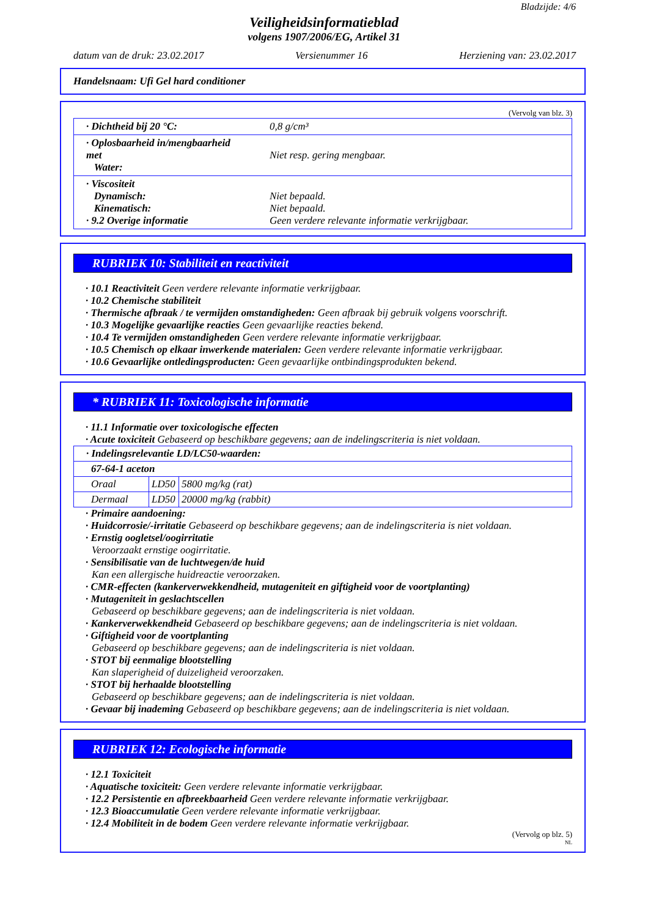Bladzijde: 4/6
Veiligheidsinformatieblad
volgens 1907/2006/EG, Artikel 31
datum van de druk: 23.02.2017 Versienummer 16 Herziening van: 23.02.2017
Handelsnaam: Ufi Gel hard conditioner
(Vervolg van blz. 3)
| · Dichtheid bij 20 °C: | 0,8 g/cm³ |
| · Oplosbaarheid in/mengbaarheid met Water: | Niet resp. gering mengbaar. |
| · Viscositeit Dynamisch: Kinematisch: · 9.2 Overige informatie | Niet bepaald. Niet bepaald. Geen verdere relevante informatie verkrijgbaar. |
RUBRIEK 10: Stabiliteit en reactiviteit
· 10.1 Reactiviteit Geen verdere relevante informatie verkrijgbaar.
· 10.2 Chemische stabiliteit
· Thermische afbraak / te vermijden omstandigheden: Geen afbraak bij gebruik volgens voorschrift.
· 10.3 Mogelijke gevaarlijke reacties Geen gevaarlijke reacties bekend.
· 10.4 Te vermijden omstandigheden Geen verdere relevante informatie verkrijgbaar.
· 10.5 Chemisch op elkaar inwerkende materialen: Geen verdere relevante informatie verkrijgbaar.
· 10.6 Gevaarlijke ontledingsproducten: Geen gevaarlijke ontbindingsprodukten bekend.
* RUBRIEK 11: Toxicologische informatie
· 11.1 Informatie over toxicologische effecten
· Acute toxiciteit Gebaseerd op beschikbare gegevens; aan de indelingscriteria is niet voldaan.
| · Indelingsrelevantie LD/LC50-waarden: | | |
| 67-64-1 aceton | | |
| Oraal | LD50 | 5800 mg/kg (rat) |
| Dermaal | LD50 | 20000 mg/kg (rabbit) |
· Primaire aandoening:
· Huidcorrosie/-irritatie Gebaseerd op beschikbare gegevens; aan de indelingscriteria is niet voldaan.
· Ernstig oogletsel/oogirritatie
Veroorzaakt ernstige oogirritatie.
· Sensibilisatie van de luchtwegen/de huid
Kan een allergische huidreactie veroorzaken.
· CMR-effecten (kankerverwekkendheid, mutageniteit en giftigheid voor de voortplanting)
· Mutageniteit in geslachtscellen
Gebaseerd op beschikbare gegevens; aan de indelingscriteria is niet voldaan.
· Kankerverwekkendheid Gebaseerd op beschikbare gegevens; aan de indelingscriteria is niet voldaan.
· Giftigheid voor de voortplanting
Gebaseerd op beschikbare gegevens; aan de indelingscriteria is niet voldaan.
· STOT bij eenmalige blootstelling
Kan slaperigheid of duizeligheid veroorzaken.
· STOT bij herhaalde blootstelling
Gebaseerd op beschikbare gegevens; aan de indelingscriteria is niet voldaan.
· Gevaar bij inademing Gebaseerd op beschikbare gegevens; aan de indelingscriteria is niet voldaan.
RUBRIEK 12: Ecologische informatie
· 12.1 Toxiciteit
· Aquatische toxiciteit: Geen verdere relevante informatie verkrijgbaar.
· 12.2 Persistentie en afbreekbaarheid Geen verdere relevante informatie verkrijgbaar.
· 12.3 Bioaccumulatie Geen verdere relevante informatie verkrijgbaar.
· 12.4 Mobiliteit in de bodem Geen verdere relevante informatie verkrijgbaar.
(Vervolg op blz. 5)
NL